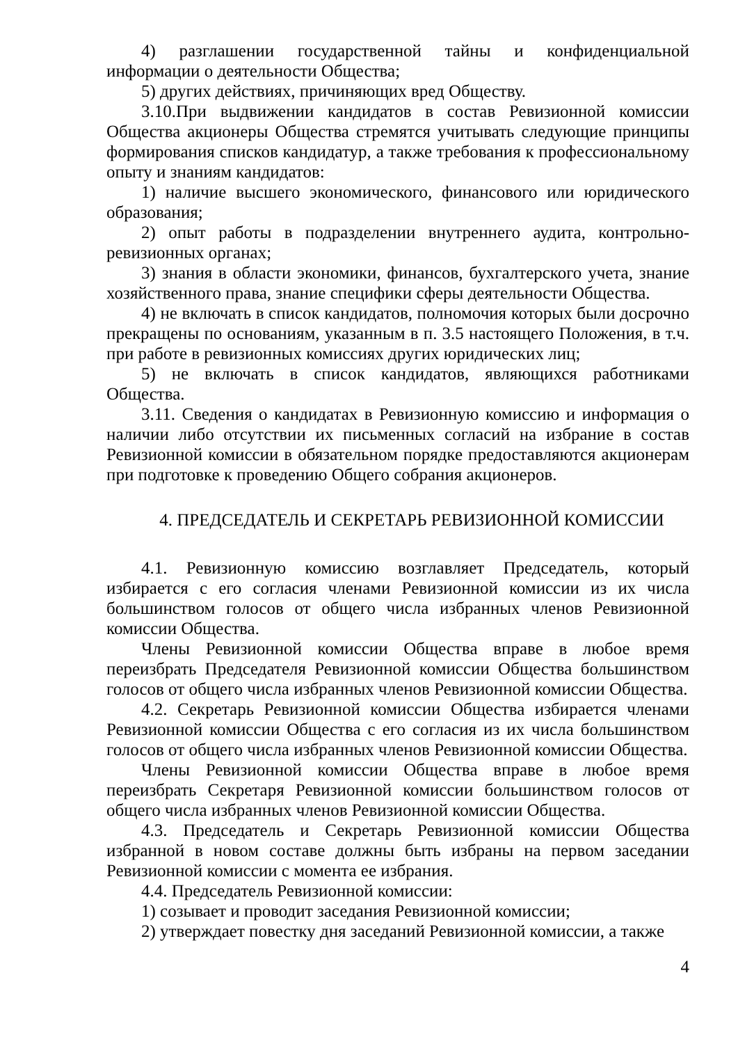4) разглашении государственной тайны и конфиденциальной информации о деятельности Общества;
5) других действиях, причиняющих вред Обществу.
3.10.При выдвижении кандидатов в состав Ревизионной комиссии Общества акционеры Общества стремятся учитывать следующие принципы формирования списков кандидатур, а также требования к профессиональному опыту и знаниям кандидатов:
1) наличие высшего экономического, финансового или юридического образования;
2) опыт работы в подразделении внутреннего аудита, контрольно-ревизионных органах;
3) знания в области экономики, финансов, бухгалтерского учета, знание хозяйственного права, знание специфики сферы деятельности Общества.
4) не включать в список кандидатов, полномочия которых были досрочно прекращены по основаниям, указанным в п. 3.5 настоящего Положения, в т.ч. при работе в ревизионных комиссиях других юридических лиц;
5) не включать в список кандидатов, являющихся работниками Общества.
3.11. Сведения о кандидатах в Ревизионную комиссию и информация о наличии либо отсутствии их письменных согласий на избрание в состав Ревизионной комиссии в обязательном порядке предоставляются акционерам при подготовке к проведению Общего собрания акционеров.
4. ПРЕДСЕДАТЕЛЬ И СЕКРЕТАРЬ РЕВИЗИОННОЙ КОМИССИИ
4.1. Ревизионную комиссию возглавляет Председатель, который избирается с его согласия членами Ревизионной комиссии из их числа большинством голосов от общего числа избранных членов Ревизионной комиссии Общества.
Члены Ревизионной комиссии Общества вправе в любое время переизбрать Председателя Ревизионной комиссии Общества большинством голосов от общего числа избранных членов Ревизионной комиссии Общества.
4.2. Секретарь Ревизионной комиссии Общества избирается членами Ревизионной комиссии Общества с его согласия из их числа большинством голосов от общего числа избранных членов Ревизионной комиссии Общества.
Члены Ревизионной комиссии Общества вправе в любое время переизбрать Секретаря Ревизионной комиссии большинством голосов от общего числа избранных членов Ревизионной комиссии Общества.
4.3. Председатель и Секретарь Ревизионной комиссии Общества избранной в новом составе должны быть избраны на первом заседании Ревизионной комиссии с момента ее избрания.
4.4. Председатель Ревизионной комиссии:
1) созывает и проводит заседания Ревизионной комиссии;
2) утверждает повестку дня заседаний Ревизионной комиссии, а также
4